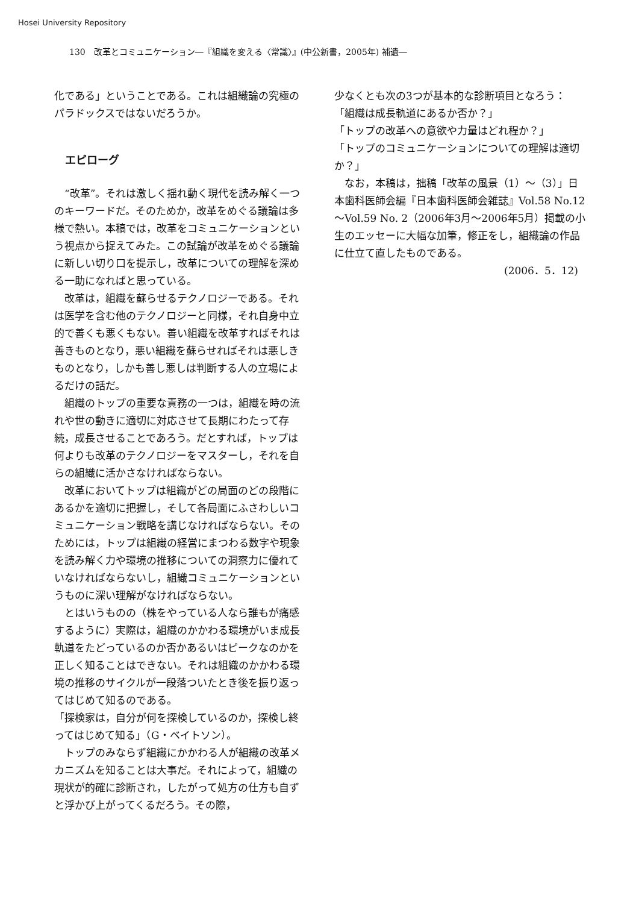Hosei University Repository
130　改革とコミュニケーション―『組織を変える〈常識〉』(中公新書，2005年) 補遺―
化である」ということである。これは組織論の究極のパラドックスではないだろうか。
エピローグ
“改革”。それは激しく揺れ動く現代を読み解く一つのキーワードだ。そのためか，改革をめぐる議論は多様で熱い。本稿では，改革をコミュニケーションという視点から捉えてみた。この試論が改革をめぐる議論に新しい切り口を提示し，改革についての理解を深める一助になればと思っている。
改革は，組織を蘇らせるテクノロジーである。それは医学を含む他のテクノロジーと同様，それ自身中立的で善くも悪くもない。善い組織を改革すればそれは善きものとなり，悪い組織を蘇らせればそれは悪しきものとなり，しかも善し悪しは判断する人の立場によるだけの話だ。
組織のトップの重要な責務の一つは，組織を時の流れや世の動きに適切に対応させて長期にわたって存続，成長させることであろう。だとすれば，トップは何よりも改革のテクノロジーをマスターし，それを自らの組織に活かさなければならない。
改革においてトップは組織がどの局面のどの段階にあるかを適切に把握し，そして各局面にふさわしいコミュニケーション戦略を講じなければならない。そのためには，トップは組織の経営にまつわる数字や現象を読み解く力や環境の推移についての洞察力に優れていなければならないし，組織コミュニケーションというものに深い理解がなければならない。
とはいうものの（株をやっている人なら誰もが痛感するように）実際は，組織のかかわる環境がいま成長軌道をたどっているのか否かあるいはピークなのかを正しく知ることはできない。それは組織のかかわる環境の推移のサイクルが一段落ついたとき後を振り返ってはじめて知るのである。
「探検家は，自分が何を探検しているのか，探検し終ってはじめて知る」（G・ベイトソン）。
トップのみならず組織にかかわる人が組織の改革メカニズムを知ることは大事だ。それによって，組織の現状が的確に診断され，したがって処方の仕方も自ずと浮かび上がってくるだろう。その際，
少なくとも次の3つが基本的な診断項目となろう：
「組織は成長軌道にあるか否か？」
「トップの改革への意欲や力量はどれ程か？」
「トップのコミュニケーションについての理解は適切か？」
なお，本稿は，拙稿「改革の風景（1）～（3）」日本歯科医師会編『日本歯科医師会雑誌』Vol.58 No.12～Vol.59 No. 2（2006年3月～2006年5月）掲載の小生のエッセーに大幅な加筆，修正をし，組織論の作品に仕立て直したものである。
(2006．5．12)